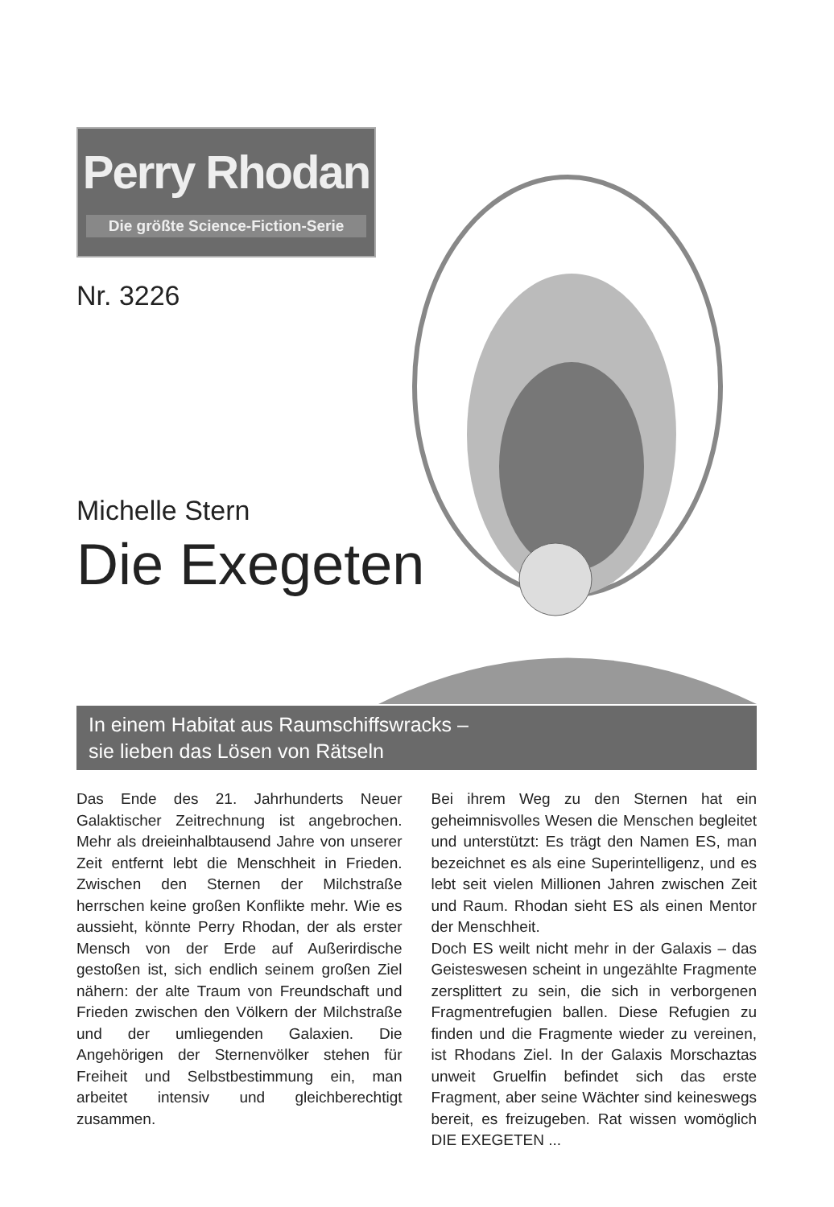Perry Rhodan
Die größte Science-Fiction-Serie
Nr. 3226
Michelle Stern
Die Exegeten
In einem Habitat aus Raumschiffswracks –
sie lieben das Lösen von Rätseln
Das Ende des 21. Jahrhunderts Neuer Galaktischer Zeitrechnung ist angebrochen. Mehr als dreieinhalbtausend Jahre von unserer Zeit entfernt lebt die Menschheit in Frieden. Zwischen den Sternen der Milchstraße herrschen keine großen Konflikte mehr. Wie es aussieht, könnte Perry Rhodan, der als erster Mensch von der Erde auf Außerirdische gestoßen ist, sich endlich seinem großen Ziel nähern: der alte Traum von Freundschaft und Frieden zwischen den Völkern der Milchstraße und der umliegenden Galaxien. Die Angehörigen der Sternenvölker stehen für Freiheit und Selbstbestimmung ein, man arbeitet intensiv und gleichberechtigt zusammen.
Bei ihrem Weg zu den Sternen hat ein geheimnisvolles Wesen die Menschen begleitet und unterstützt: Es trägt den Namen ES, man bezeichnet es als eine Superintelligenz, und es lebt seit vielen Millionen Jahren zwischen Zeit und Raum. Rhodan sieht ES als einen Mentor der Menschheit.
Doch ES weilt nicht mehr in der Galaxis – das Geisteswesen scheint in ungezählte Fragmente zersplittert zu sein, die sich in verborgenen Fragmentrefugien ballen. Diese Refugien zu finden und die Fragmente wieder zu vereinen, ist Rhodans Ziel. In der Galaxis Morschaztas unweit Gruelfin befindet sich das erste Fragment, aber seine Wächter sind keineswegs bereit, es freizugeben. Rat wissen womöglich DIE EXEGETEN ...